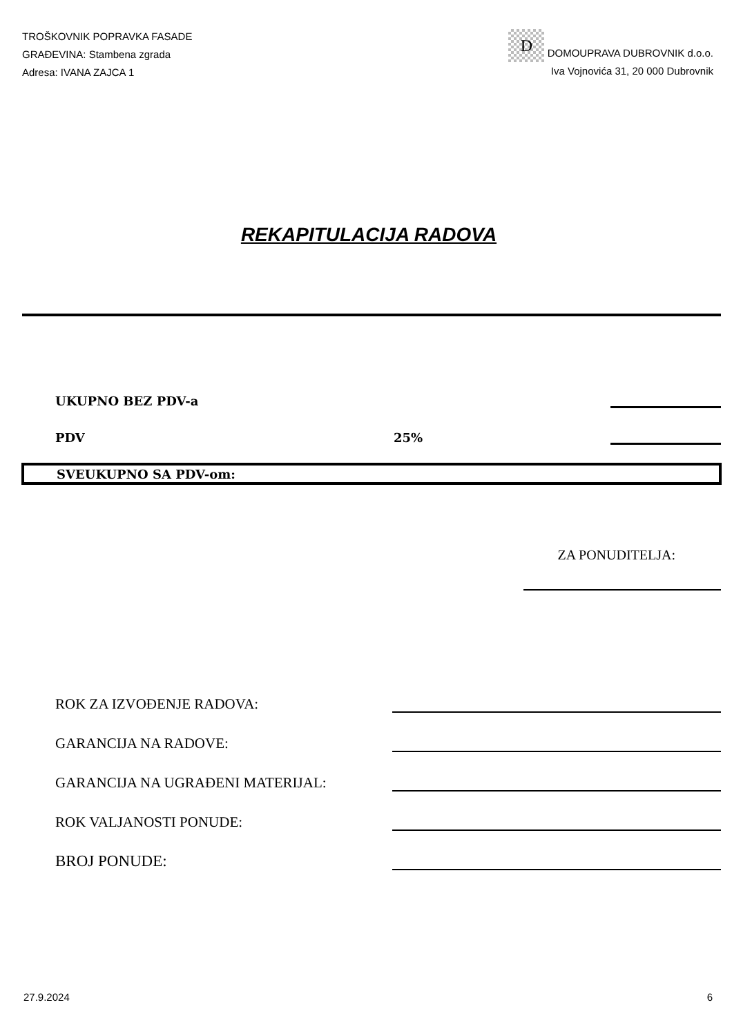TROŠKOVNIK POPRAVKA FASADE
GRAĐEVINA: Stambena zgrada
Adresa: IVANA ZAJCA 1
D DOMOUPRAVA DUBROVNIK d.o.o.
Iva Vojnovića 31, 20 000 Dubrovnik
REKAPITULACIJA RADOVA
UKUPNO BEZ PDV-a
PDV 25%
SVEUKUPNO SA PDV-om:
ZA PONUDITELJA:
ROK ZA IZVOĐENJE RADOVA:
GARANCIJA NA RADOVE:
GARANCIJA NA UGRAĐENI MATERIJAL:
ROK VALJANOSTI PONUDE:
BROJ PONUDE:
27.9.2024 6